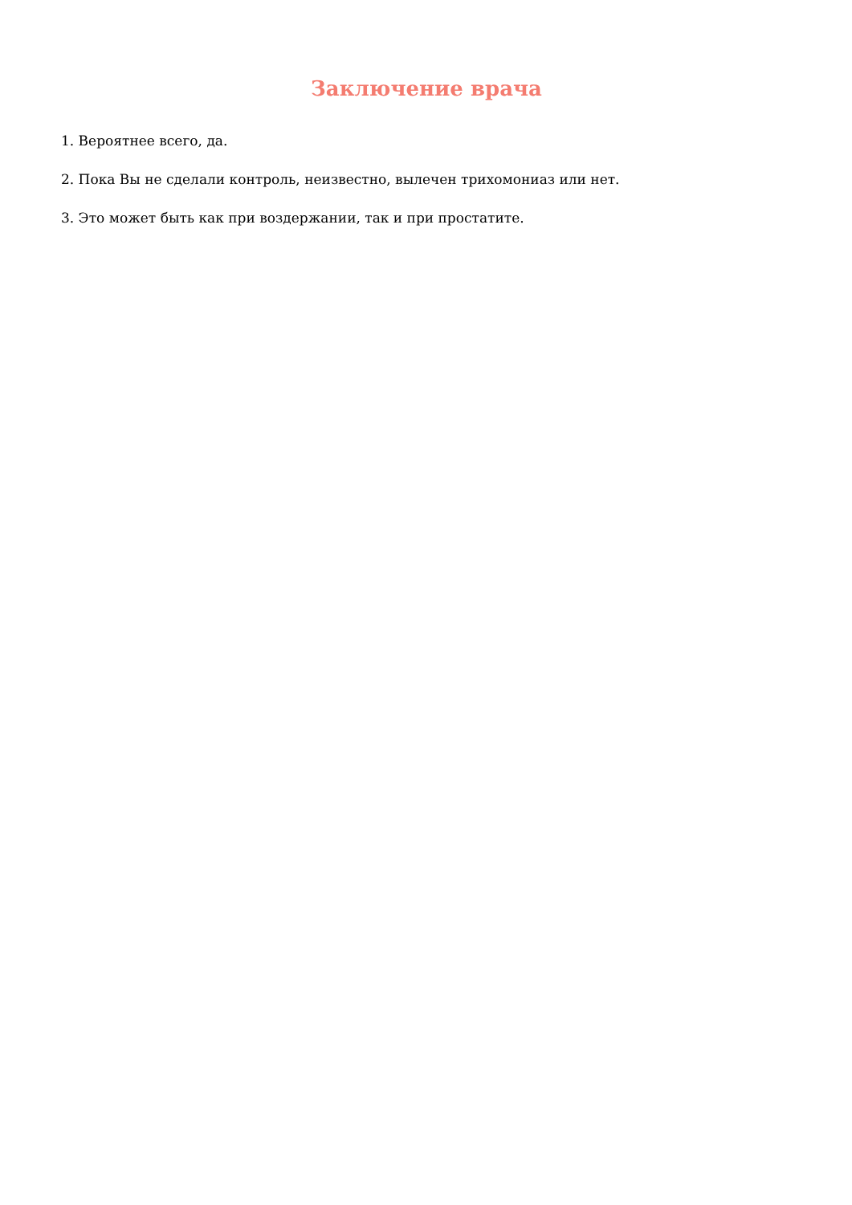Заключение врача
1. Вероятнее всего, да.
2. Пока Вы не сделали контроль, неизвестно, вылечен трихомониаз или нет.
3. Это может быть как при воздержании, так и при простатите.